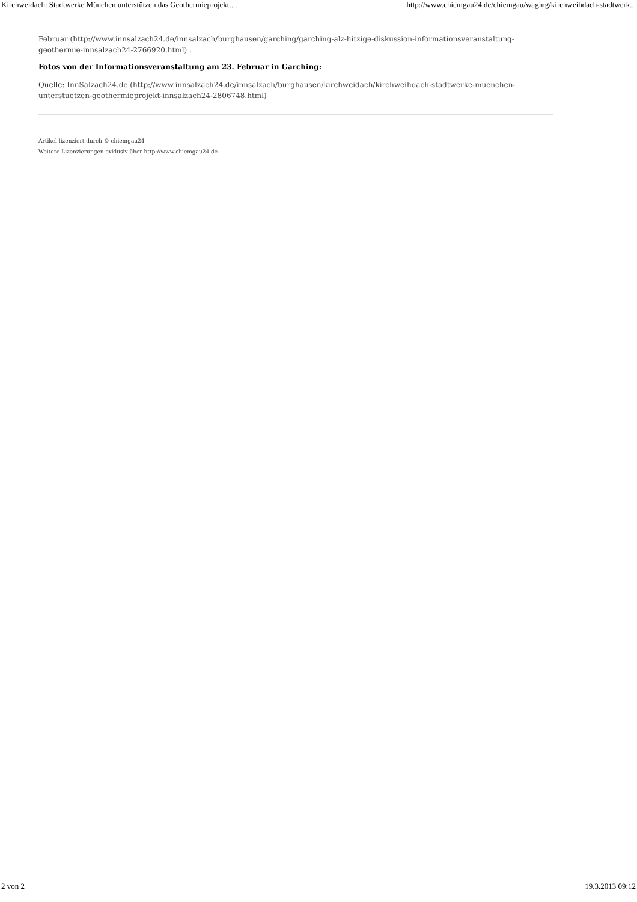Kirchweidach: Stadtwerke München unterstützen das Geothermieprojekt.... http://www.chiemgau24.de/chiemgau/waging/kirchweihdach-stadtwerk...
Februar (http://www.innsalzach24.de/innsalzach/burghausen/garching/garching-alz-hitzige-diskussion-informationsveranstaltung-geothermie-innsalzach24-2766920.html) .
Fotos von der Informationsveranstaltung am 23. Februar in Garching:
Quelle: InnSalzach24.de (http://www.innsalzach24.de/innsalzach/burghausen/kirchweidach/kirchweihdach-stadtwerke-muenchen-unterstuetzen-geothermieprojekt-innsalzach24-2806748.html)
Artikel lizenziert durch © chiemgau24
Weitere Lizenzierungen exklusiv über http://www.chiemgau24.de
2 von 2 19.3.2013 09:12